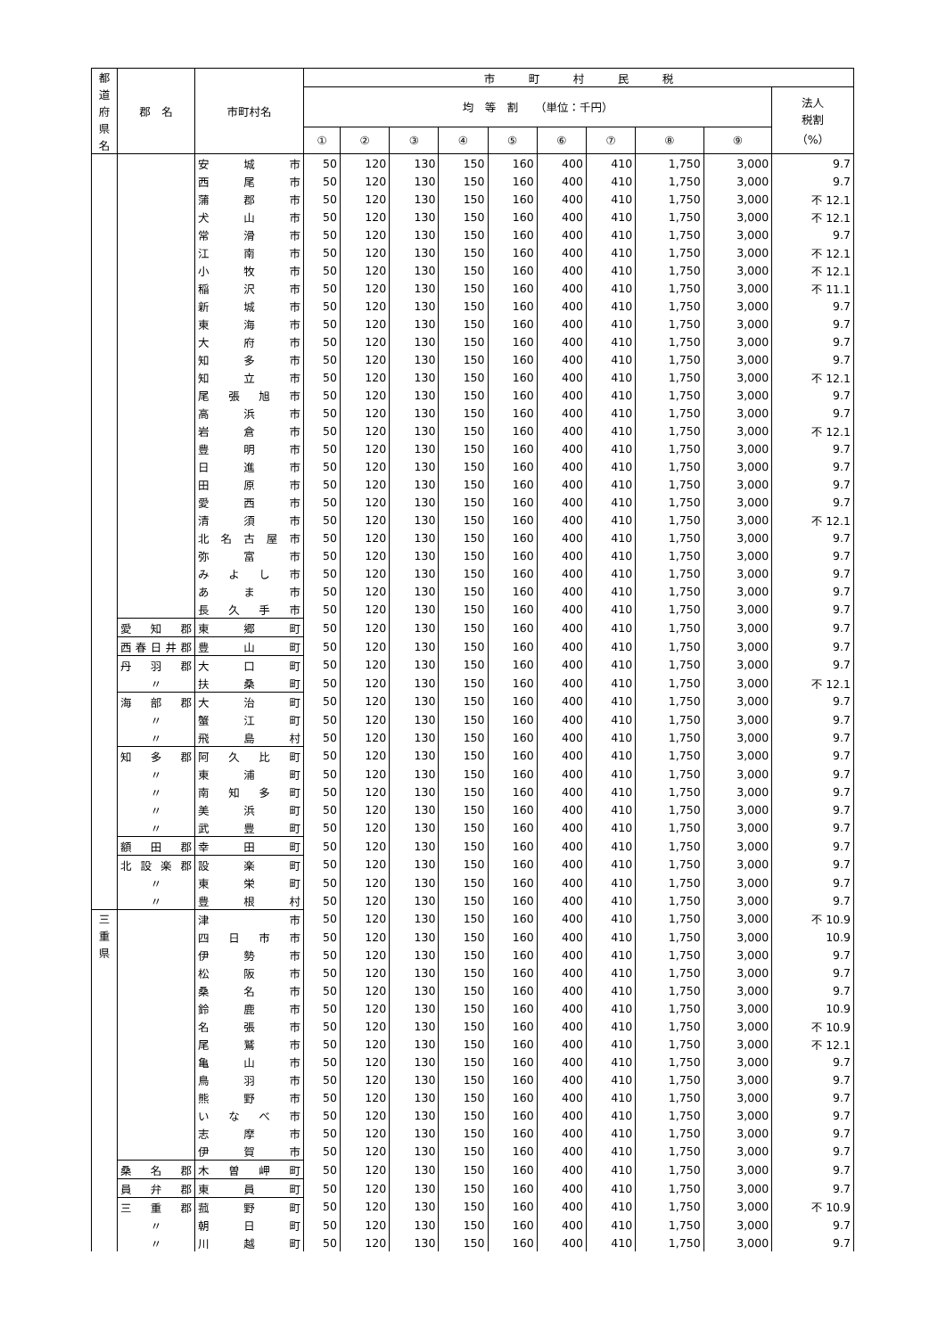| 都道府県名 | 郡 名 | 市町村名 | 市 町 村 民 税 | | | | | | | | | |
| --- | --- | --- | --- | --- | --- | --- | --- | --- | --- | --- | --- | --- |
| | | | 均 等 割 （単位：千円） | | | | | | | | | 法人 税割 （%） |
| | | | ① | ② | ③ | ④ | ⑤ | ⑥ | ⑦ | ⑧ | ⑨ | |
| | | 安 城 市 | 50 | 120 | 130 | 150 | 160 | 400 | 410 | 1,750 | 3,000 | 9.7 |
| | | 西 尾 市 | 50 | 120 | 130 | 150 | 160 | 400 | 410 | 1,750 | 3,000 | 9.7 |
| | | 蒲 郡 市 | 50 | 120 | 130 | 150 | 160 | 400 | 410 | 1,750 | 3,000 | 不 12.1 |
| | | 犬 山 市 | 50 | 120 | 130 | 150 | 160 | 400 | 410 | 1,750 | 3,000 | 不 12.1 |
| | | 常 滑 市 | 50 | 120 | 130 | 150 | 160 | 400 | 410 | 1,750 | 3,000 | 9.7 |
| | | 江 南 市 | 50 | 120 | 130 | 150 | 160 | 400 | 410 | 1,750 | 3,000 | 不 12.1 |
| | | 小 牧 市 | 50 | 120 | 130 | 150 | 160 | 400 | 410 | 1,750 | 3,000 | 不 12.1 |
| | | 稲 沢 市 | 50 | 120 | 130 | 150 | 160 | 400 | 410 | 1,750 | 3,000 | 不 11.1 |
| | | 新 城 市 | 50 | 120 | 130 | 150 | 160 | 400 | 410 | 1,750 | 3,000 | 9.7 |
| | | 東 海 市 | 50 | 120 | 130 | 150 | 160 | 400 | 410 | 1,750 | 3,000 | 9.7 |
| | | 大 府 市 | 50 | 120 | 130 | 150 | 160 | 400 | 410 | 1,750 | 3,000 | 9.7 |
| | | 知 多 市 | 50 | 120 | 130 | 150 | 160 | 400 | 410 | 1,750 | 3,000 | 9.7 |
| | | 知 立 市 | 50 | 120 | 130 | 150 | 160 | 400 | 410 | 1,750 | 3,000 | 不 12.1 |
| | | 尾 張 旭 市 | 50 | 120 | 130 | 150 | 160 | 400 | 410 | 1,750 | 3,000 | 9.7 |
| | | 高 浜 市 | 50 | 120 | 130 | 150 | 160 | 400 | 410 | 1,750 | 3,000 | 9.7 |
| | | 岩 倉 市 | 50 | 120 | 130 | 150 | 160 | 400 | 410 | 1,750 | 3,000 | 不 12.1 |
| | | 豊 明 市 | 50 | 120 | 130 | 150 | 160 | 400 | 410 | 1,750 | 3,000 | 9.7 |
| | | 日 進 市 | 50 | 120 | 130 | 150 | 160 | 400 | 410 | 1,750 | 3,000 | 9.7 |
| | | 田 原 市 | 50 | 120 | 130 | 150 | 160 | 400 | 410 | 1,750 | 3,000 | 9.7 |
| | | 愛 西 市 | 50 | 120 | 130 | 150 | 160 | 400 | 410 | 1,750 | 3,000 | 9.7 |
| | | 清 須 市 | 50 | 120 | 130 | 150 | 160 | 400 | 410 | 1,750 | 3,000 | 不 12.1 |
| | | 北 名 古 屋 市 | 50 | 120 | 130 | 150 | 160 | 400 | 410 | 1,750 | 3,000 | 9.7 |
| | | 弥 富 市 | 50 | 120 | 130 | 150 | 160 | 400 | 410 | 1,750 | 3,000 | 9.7 |
| | | み よ し 市 | 50 | 120 | 130 | 150 | 160 | 400 | 410 | 1,750 | 3,000 | 9.7 |
| | | あ ま 市 | 50 | 120 | 130 | 150 | 160 | 400 | 410 | 1,750 | 3,000 | 9.7 |
| | | 長 久 手 市 | 50 | 120 | 130 | 150 | 160 | 400 | 410 | 1,750 | 3,000 | 9.7 |
| | 愛 知 郡 | 東 郷 町 | 50 | 120 | 130 | 150 | 160 | 400 | 410 | 1,750 | 3,000 | 9.7 |
| | 西春日井郡 | 豊 山 町 | 50 | 120 | 130 | 150 | 160 | 400 | 410 | 1,750 | 3,000 | 9.7 |
| | 丹 羽 郡 | 大 口 町 | 50 | 120 | 130 | 150 | 160 | 400 | 410 | 1,750 | 3,000 | 9.7 |
| | 〃 | 扶 桑 町 | 50 | 120 | 130 | 150 | 160 | 400 | 410 | 1,750 | 3,000 | 不 12.1 |
| | 海 部 郡 | 大 治 町 | 50 | 120 | 130 | 150 | 160 | 400 | 410 | 1,750 | 3,000 | 9.7 |
| | 〃 | 蟹 江 町 | 50 | 120 | 130 | 150 | 160 | 400 | 410 | 1,750 | 3,000 | 9.7 |
| | 〃 | 飛 島 村 | 50 | 120 | 130 | 150 | 160 | 400 | 410 | 1,750 | 3,000 | 9.7 |
| | 知 多 郡 | 阿 久 比 町 | 50 | 120 | 130 | 150 | 160 | 400 | 410 | 1,750 | 3,000 | 9.7 |
| | 〃 | 東 浦 町 | 50 | 120 | 130 | 150 | 160 | 400 | 410 | 1,750 | 3,000 | 9.7 |
| | 〃 | 南 知 多 町 | 50 | 120 | 130 | 150 | 160 | 400 | 410 | 1,750 | 3,000 | 9.7 |
| | 〃 | 美 浜 町 | 50 | 120 | 130 | 150 | 160 | 400 | 410 | 1,750 | 3,000 | 9.7 |
| | 〃 | 武 豊 町 | 50 | 120 | 130 | 150 | 160 | 400 | 410 | 1,750 | 3,000 | 9.7 |
| | 額 田 郡 | 幸 田 町 | 50 | 120 | 130 | 150 | 160 | 400 | 410 | 1,750 | 3,000 | 9.7 |
| | 北 設 楽 郡 | 設 楽 町 | 50 | 120 | 130 | 150 | 160 | 400 | 410 | 1,750 | 3,000 | 9.7 |
| | 〃 | 東 栄 町 | 50 | 120 | 130 | 150 | 160 | 400 | 410 | 1,750 | 3,000 | 9.7 |
| | 〃 | 豊 根 村 | 50 | 120 | 130 | 150 | 160 | 400 | 410 | 1,750 | 3,000 | 9.7 |
| 三 重 県 | | 津 市 | 50 | 120 | 130 | 150 | 160 | 400 | 410 | 1,750 | 3,000 | 不 10.9 |
| | | 四 日 市 市 | 50 | 120 | 130 | 150 | 160 | 400 | 410 | 1,750 | 3,000 | 10.9 |
| | | 伊 勢 市 | 50 | 120 | 130 | 150 | 160 | 400 | 410 | 1,750 | 3,000 | 9.7 |
| | | 松 阪 市 | 50 | 120 | 130 | 150 | 160 | 400 | 410 | 1,750 | 3,000 | 9.7 |
| | | 桑 名 市 | 50 | 120 | 130 | 150 | 160 | 400 | 410 | 1,750 | 3,000 | 9.7 |
| | | 鈴 鹿 市 | 50 | 120 | 130 | 150 | 160 | 400 | 410 | 1,750 | 3,000 | 10.9 |
| | | 名 張 市 | 50 | 120 | 130 | 150 | 160 | 400 | 410 | 1,750 | 3,000 | 不 10.9 |
| | | 尾 鷲 市 | 50 | 120 | 130 | 150 | 160 | 400 | 410 | 1,750 | 3,000 | 不 12.1 |
| | | 亀 山 市 | 50 | 120 | 130 | 150 | 160 | 400 | 410 | 1,750 | 3,000 | 9.7 |
| | | 鳥 羽 市 | 50 | 120 | 130 | 150 | 160 | 400 | 410 | 1,750 | 3,000 | 9.7 |
| | | 熊 野 市 | 50 | 120 | 130 | 150 | 160 | 400 | 410 | 1,750 | 3,000 | 9.7 |
| | | い な べ 市 | 50 | 120 | 130 | 150 | 160 | 400 | 410 | 1,750 | 3,000 | 9.7 |
| | | 志 摩 市 | 50 | 120 | 130 | 150 | 160 | 400 | 410 | 1,750 | 3,000 | 9.7 |
| | | 伊 賀 市 | 50 | 120 | 130 | 150 | 160 | 400 | 410 | 1,750 | 3,000 | 9.7 |
| | 桑 名 郡 | 木 曽 岬 町 | 50 | 120 | 130 | 150 | 160 | 400 | 410 | 1,750 | 3,000 | 9.7 |
| | 員 弁 郡 | 東 員 町 | 50 | 120 | 130 | 150 | 160 | 400 | 410 | 1,750 | 3,000 | 9.7 |
| | 三 重 郡 | 菰 野 町 | 50 | 120 | 130 | 150 | 160 | 400 | 410 | 1,750 | 3,000 | 不 10.9 |
| | 〃 | 朝 日 町 | 50 | 120 | 130 | 150 | 160 | 400 | 410 | 1,750 | 3,000 | 9.7 |
| | 〃 | 川 越 町 | 50 | 120 | 130 | 150 | 160 | 400 | 410 | 1,750 | 3,000 | 9.7 |